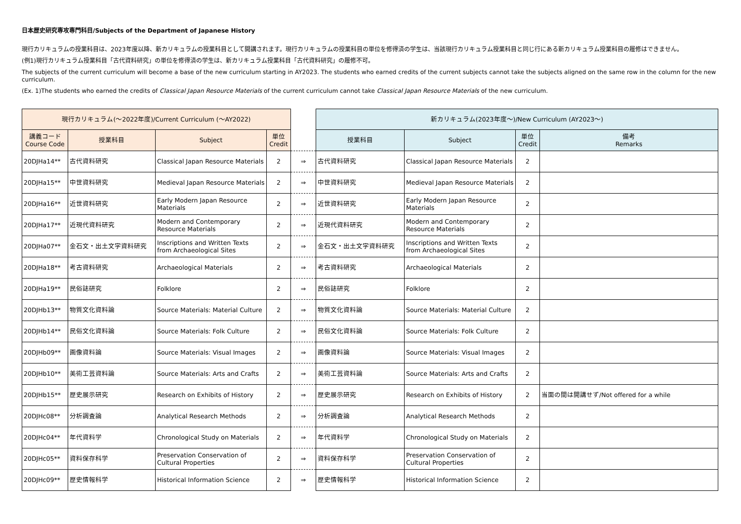日本歴史研究専攻専門科目/Subjects of the Department of Japanese History
現行カリキュラムの授業科目は、2023年度以降、新カリキュラムの授業科目として開講されます。現行カリキュラムの授業科目の単位を修得済の学生は、当該現行カリキュラム授業科目と同じ行にある新カリキュラム授業科目の履修はできません。
(例1)現行カリキュラム授業科目「古代資料研究」の単位を修得済の学生は、新カリキュラム授業科目「古代資料研究」の履修不可。
The subjects of the current curriculum will become a base of the new curriculum starting in AY2023. The students who earned credits of the current subjects cannot take the subjects aligned on the same row in the column for the new curriculum.
(Ex. 1)The students who earned the credits of Classical Japan Resource Materials of the current curriculum cannot take Classical Japan Resource Materials of the new curriculum.
| 現行カリキュラム(～2022年度)/Current Curriculum (～AY2022) | | | | | 新カリキュラム(2023年度～)/New Curriculum (AY2023～) | | | |
| 講義コード Course Code | 授業科目 | Subject | 単位 Credit | | 授業科目 | Subject | 単位 Credit | 備考 Remarks |
| 20DJHa14** | 古代資料研究 | Classical Japan Resource Materials | 2 | ⇒ | 古代資料研究 | Classical Japan Resource Materials | 2 | |
| 20DJHa15** | 中世資料研究 | Medieval Japan Resource Materials | 2 | ⇒ | 中世資料研究 | Medieval Japan Resource Materials | 2 | |
| 20DJHa16** | 近世資料研究 | Early Modern Japan Resource Materials | 2 | ⇒ | 近世資料研究 | Early Modern Japan Resource Materials | 2 | |
| 20DJHa17** | 近現代資料研究 | Modern and Contemporary Resource Materials | 2 | ⇒ | 近現代資料研究 | Modern and Contemporary Resource Materials | 2 | |
| 20DJHa07** | 金石文・出土文字資料研究 | Inscriptions and Written Texts from Archaeological Sites | 2 | ⇒ | 金石文・出土文字資料研究 | Inscriptions and Written Texts from Archaeological Sites | 2 | |
| 20DJHa18** | 考古資料研究 | Archaeological Materials | 2 | ⇒ | 考古資料研究 | Archaeological Materials | 2 | |
| 20DJHa19** | 民俗誌研究 | Folklore | 2 | ⇒ | 民俗誌研究 | Folklore | 2 | |
| 20DJHb13** | 物質文化資料論 | Source Materials: Material Culture | 2 | ⇒ | 物質文化資料論 | Source Materials: Material Culture | 2 | |
| 20DJHb14** | 民俗文化資料論 | Source Materials: Folk Culture | 2 | ⇒ | 民俗文化資料論 | Source Materials: Folk Culture | 2 | |
| 20DJHb09** | 画像資料論 | Source Materials: Visual Images | 2 | ⇒ | 画像資料論 | Source Materials: Visual Images | 2 | |
| 20DJHb10** | 美術工芸資料論 | Source Materials: Arts and Crafts | 2 | ⇒ | 美術工芸資料論 | Source Materials: Arts and Crafts | 2 | |
| 20DJHb15** | 歴史展示研究 | Research on Exhibits of History | 2 | ⇒ | 歴史展示研究 | Research on Exhibits of History | 2 | 当面の間は開講せず/Not offered for a while |
| 20DJHc08** | 分析調査論 | Analytical Research Methods | 2 | ⇒ | 分析調査論 | Analytical Research Methods | 2 | |
| 20DJHc04** | 年代資料学 | Chronological Study on Materials | 2 | ⇒ | 年代資料学 | Chronological Study on Materials | 2 | |
| 20DJHc05** | 資料保存科学 | Preservation Conservation of Cultural Properties | 2 | ⇒ | 資料保存科学 | Preservation Conservation of Cultural Properties | 2 | |
| 20DJHc09** | 歴史情報科学 | Historical Information Science | 2 | ⇒ | 歴史情報科学 | Historical Information Science | 2 | |